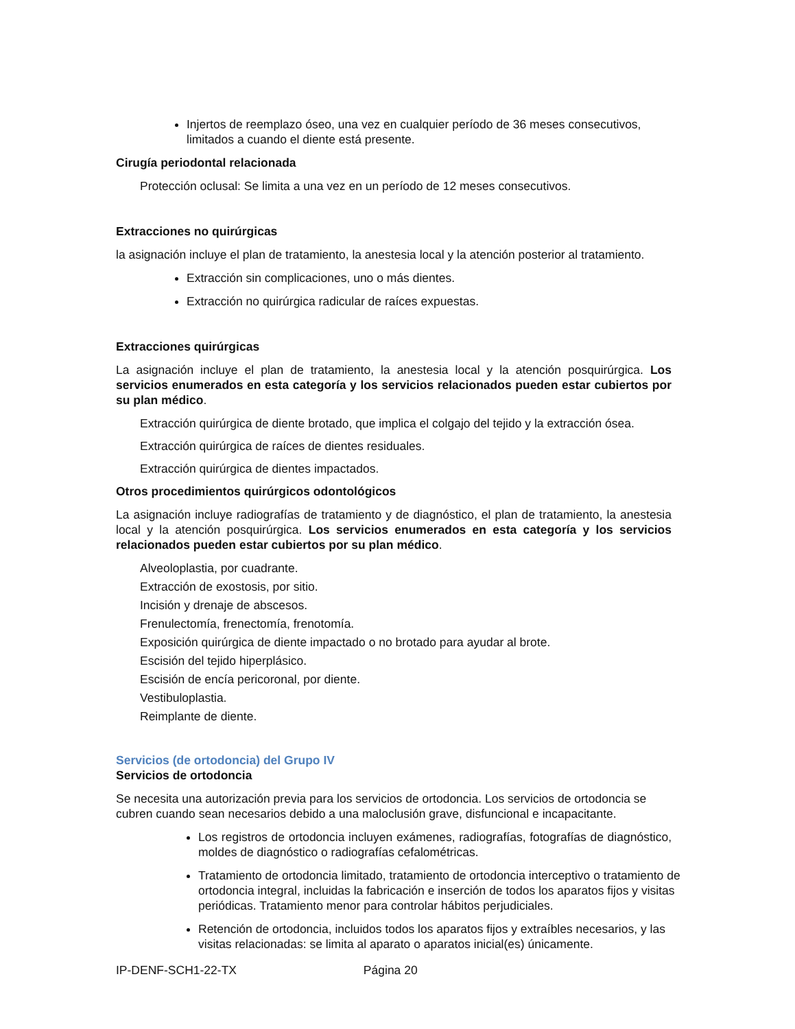Injertos de reemplazo óseo, una vez en cualquier período de 36 meses consecutivos, limitados a cuando el diente está presente.
Cirugía periodontal relacionada
Protección oclusal: Se limita a una vez en un período de 12 meses consecutivos.
Extracciones no quirúrgicas
la asignación incluye el plan de tratamiento, la anestesia local y la atención posterior al tratamiento.
Extracción sin complicaciones, uno o más dientes.
Extracción no quirúrgica radicular de raíces expuestas.
Extracciones quirúrgicas
La asignación incluye el plan de tratamiento, la anestesia local y la atención posquirúrgica. Los servicios enumerados en esta categoría y los servicios relacionados pueden estar cubiertos por su plan médico.
Extracción quirúrgica de diente brotado, que implica el colgajo del tejido y la extracción ósea.
Extracción quirúrgica de raíces de dientes residuales.
Extracción quirúrgica de dientes impactados.
Otros procedimientos quirúrgicos odontológicos
La asignación incluye radiografías de tratamiento y de diagnóstico, el plan de tratamiento, la anestesia local y la atención posquirúrgica. Los servicios enumerados en esta categoría y los servicios relacionados pueden estar cubiertos por su plan médico.
Alveoloplastia, por cuadrante.
Extracción de exostosis, por sitio.
Incisión y drenaje de abscesos.
Frenulectomía, frenectomía, frenotomía.
Exposición quirúrgica de diente impactado o no brotado para ayudar al brote.
Escisión del tejido hiperplásico.
Escisión de encía pericoronal, por diente.
Vestibuloplastia.
Reimplante de diente.
Servicios (de ortodoncia) del Grupo IV
Servicios de ortodoncia
Se necesita una autorización previa para los servicios de ortodoncia. Los servicios de ortodoncia se cubren cuando sean necesarios debido a una maloclusión grave, disfuncional e incapacitante.
Los registros de ortodoncia incluyen exámenes, radiografías, fotografías de diagnóstico, moldes de diagnóstico o radiografías cefalométricas.
Tratamiento de ortodoncia limitado, tratamiento de ortodoncia interceptivo o tratamiento de ortodoncia integral, incluidas la fabricación e inserción de todos los aparatos fijos y visitas periódicas. Tratamiento menor para controlar hábitos perjudiciales.
Retención de ortodoncia, incluidos todos los aparatos fijos y extraíbles necesarios, y las visitas relacionadas: se limita al aparato o aparatos inicial(es) únicamente.
IP-DENF-SCH1-22-TX Página 20